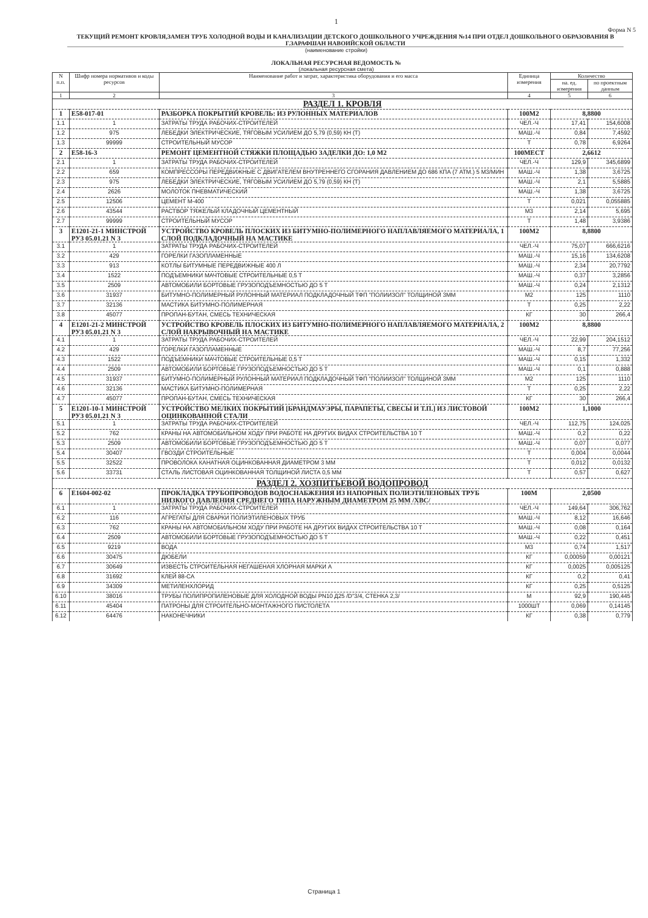1
Форма N 5
ТЕКУЩИЙ РЕМОНТ КРОВЛЯ,ЗАМЕН ТРУБ ХОЛОДНОЙ ВОДЫ И КАНАЛИЗАЦИИ ДЕТСКОГО ДОШКОЛЬНОГО УЧРЕЖДЕНИЯ №14 ПРИ ОТДЕЛ ДОШКОЛЬНОГО ОБРАЗОВАНИЯ В Г.ЗАРАФШАН НАВОИЙСКОЙ ОБЛАСТИ
(наименование стройки)
ЛОКАЛЬНАЯ РЕСУРСНАЯ ВЕДОМОСТЬ №
(локальная ресурсная смета)
| N п.п. | Шифр номера нормативов и коды ресурсов | Наименование работ и затрат, характеристика оборудования и его масса | Единица измерения | Количество | |
| --- | --- | --- | --- | --- | --- |
| | | | | на. ед. измерения | по проектным данным |
| 1 | 2 | 3 | 4 | 5 | 6 |
| РАЗДЕЛ 1. КРОВЛЯ | | | | | |
| 1 | E58-017-01 | РАЗБОРКА ПОКРЫТИЙ КРОВЕЛЬ: ИЗ РУЛОННЫХ МАТЕРИАЛОВ | 100М2 | 8,8800 | |
| 1.1 | 1 | ЗАТРАТЫ ТРУДА РАБОЧИХ-СТРОИТЕЛЕЙ | ЧЕЛ.-Ч | 17,41 | 154,6008 |
| 1.2 | 975 | ЛЕБЕДКИ ЭЛЕКТРИЧЕСКИЕ, ТЯГОВЫМ УСИЛИЕМ ДО 5,79 (0,59) КН (Т) | МАШ.-Ч | 0,84 | 7,4592 |
| 1.3 | 99999 | СТРОИТЕЛЬНЫЙ МУСОР | Т | 0,78 | 6,9264 |
| 2 | E58-16-3 | РЕМОНТ ЦЕМЕНТНОЙ СТЯЖКИ ПЛОЩАДЬЮ ЗАДЕЛКИ ДО: 1,0 М2 | 100МЕСТ | 2,6612 | |
| 2.1 | 1 | ЗАТРАТЫ ТРУДА РАБОЧИХ-СТРОИТЕЛЕЙ | ЧЕЛ.-Ч | 129,9 | 345,6899 |
| 2.2 | 659 | КОМПРЕССОРЫ ПЕРЕДВИЖНЫЕ С ДВИГАТЕЛЕМ ВНУТРЕННЕГО СГОРАНИЯ ДАВЛЕНИЕМ ДО 686 КПА (7 АТМ.) 5 М3/МИН | МАШ.-Ч | 1,38 | 3,6725 |
| 2.3 | 975 | ЛЕБЕДКИ ЭЛЕКТРИЧЕСКИЕ, ТЯГОВЫМ УСИЛИЕМ ДО 5,79 (0,59) КН (Т) | МАШ.-Ч | 2,1 | 5,5885 |
| 2.4 | 2626 | МОЛОТОК ПНЕВМАТИЧЕСКИЙ | МАШ.-Ч | 1,38 | 3,6725 |
| 2.5 | 12506 | ЦЕМЕНТ М-400 | Т | 0,021 | 0,055885 |
| 2.6 | 43544 | РАСТВОР ТЯЖЕЛЫЙ КЛАДОЧНЫЙ ЦЕМЕНТНЫЙ | М3 | 2,14 | 5,695 |
| 2.7 | 99999 | СТРОИТЕЛЬНЫЙ МУСОР | Т | 1,48 | 3,9386 |
| 3 | E1201-21-1 МИНСТРОЙ РУЗ 05.01.21 N 3 | УСТРОЙСТВО КРОВЕЛЬ ПЛОСКИХ ИЗ БИТУМНО-ПОЛИМЕРНОГО НАПЛАВЛЯЕМОГО МАТЕРИАЛА, 1 СЛОЙ ПОДКЛАДОЧНЫЙ НА МАСТИКЕ | 100М2 | 8,8800 | |
| 3.1 | 1 | ЗАТРАТЫ ТРУДА РАБОЧИХ-СТРОИТЕЛЕЙ | ЧЕЛ.-Ч | 75,07 | 666,6216 |
| 3.2 | 429 | ГОРЕЛКИ ГАЗОПЛАМЕННЫЕ | МАШ.-Ч | 15,16 | 134,6208 |
| 3.3 | 913 | КОТЛЫ БИТУМНЫЕ ПЕРЕДВИЖНЫЕ 400 Л | МАШ.-Ч | 2,34 | 20,7792 |
| 3.4 | 1522 | ПОДЪЕМНИКИ МАЧТОВЫЕ СТРОИТЕЛЬНЫЕ 0,5 Т | МАШ.-Ч | 0,37 | 3,2856 |
| 3.5 | 2509 | АВТОМОБИЛИ БОРТОВЫЕ ГРУЗОПОДЪЕМНОСТЬЮ ДО 5 Т | МАШ.-Ч | 0,24 | 2,1312 |
| 3.6 | 31937 | БИТУМНО-ПОЛИМЕРНЫЙ РУЛОННЫЙ МАТЕРИАЛ ПОДКЛАДОЧНЫЙ ТФП "ПОЛИИЗОЛ" ТОЛЩИНОЙ 3ММ | М2 | 125 | 1110 |
| 3.7 | 32136 | МАСТИКА БИТУМНО-ПОЛИМЕРНАЯ | Т | 0,25 | 2,22 |
| 3.8 | 45077 | ПРОПАН-БУТАН, СМЕСЬ ТЕХНИЧЕСКАЯ | КГ | 30 | 266,4 |
| 4 | E1201-21-2 МИНСТРОЙ РУЗ 05.01.21 N 3 | УСТРОЙСТВО КРОВЕЛЬ ПЛОСКИХ ИЗ БИТУМНО-ПОЛИМЕРНОГО НАПЛАВЛЯЕМОГО МАТЕРИАЛА, 2 СЛОЙ НАКРЫВОЧНЫЙ НА МАСТИКЕ | 100М2 | 8,8800 | |
| 4.1 | 1 | ЗАТРАТЫ ТРУДА РАБОЧИХ-СТРОИТЕЛЕЙ | ЧЕЛ.-Ч | 22,99 | 204,1512 |
| 4.2 | 429 | ГОРЕЛКИ ГАЗОПЛАМЕННЫЕ | МАШ.-Ч | 8,7 | 77,256 |
| 4.3 | 1522 | ПОДЪЕМНИКИ МАЧТОВЫЕ СТРОИТЕЛЬНЫЕ 0,5 Т | МАШ.-Ч | 0,15 | 1,332 |
| 4.4 | 2509 | АВТОМОБИЛИ БОРТОВЫЕ ГРУЗОПОДЪЕМНОСТЬЮ ДО 5 Т | МАШ.-Ч | 0,1 | 0,888 |
| 4.5 | 31937 | БИТУМНО-ПОЛИМЕРНЫЙ РУЛОННЫЙ МАТЕРИАЛ ПОДКЛАДОЧНЫЙ ТФП "ПОЛИИЗОЛ" ТОЛЩИНОЙ 3ММ | М2 | 125 | 1110 |
| 4.6 | 32136 | МАСТИКА БИТУМНО-ПОЛИМЕРНАЯ | Т | 0,25 | 2,22 |
| 4.7 | 45077 | ПРОПАН-БУТАН, СМЕСЬ ТЕХНИЧЕСКАЯ | КГ | 30 | 266,4 |
| 5 | E1201-10-1 МИНСТРОЙ РУЗ 05.01.21 N 3 | УСТРОЙСТВО МЕЛКИХ ПОКРЫТИЙ [БРАНДМАУЭРЫ, ПАРАПЕТЫ, СВЕСЫ И Т.П.] ИЗ ЛИСТОВОЙ ОЦИНКОВАННОЙ СТАЛИ | 100М2 | 1,1000 | |
| 5.1 | 1 | ЗАТРАТЫ ТРУДА РАБОЧИХ-СТРОИТЕЛЕЙ | ЧЕЛ.-Ч | 112,75 | 124,025 |
| 5.2 | 762 | КРАНЫ НА АВТОМОБИЛЬНОМ ХОДУ ПРИ РАБОТЕ НА ДРУГИХ ВИДАХ СТРОИТЕЛЬСТВА 10 Т | МАШ.-Ч | 0,2 | 0,22 |
| 5.3 | 2509 | АВТОМОБИЛИ БОРТОВЫЕ ГРУЗОПОДЪЕМНОСТЬЮ ДО 5 Т | МАШ.-Ч | 0,07 | 0,077 |
| 5.4 | 30407 | ГВОЗДИ СТРОИТЕЛЬНЫЕ | Т | 0,004 | 0,0044 |
| 5.5 | 32522 | ПРОВОЛОКА КАНАТНАЯ ОЦИНКОВАННАЯ ДИАМЕТРОМ 3 ММ | Т | 0,012 | 0,0132 |
| 5.6 | 33731 | СТАЛЬ ЛИСТОВАЯ ОЦИНКОВАННАЯ ТОЛЩИНОЙ ЛИСТА 0,5 ММ | Т | 0,57 | 0,627 |
| РАЗДЕЛ 2. ХОЗПИТЬЕВОЙ ВОДОПРОВОД | | | | | |
| 6 | E1604-002-02 | ПРОКЛАДКА ТРУБОПРОВОДОВ ВОДОСНАБЖЕНИЯ ИЗ НАПОРНЫХ ПОЛИЭТИЛЕНОВЫХ ТРУБ НИЗКОГО ДАВЛЕНИЯ СРЕДНЕГО ТИПА НАРУЖНЫМ ДИАМЕТРОМ 25 ММ /ХВС/ | 100М | 2,0500 | |
| 6.1 | 1 | ЗАТРАТЫ ТРУДА РАБОЧИХ-СТРОИТЕЛЕЙ | ЧЕЛ.-Ч | 149,64 | 306,762 |
| 6.2 | 116 | АГРЕГАТЫ ДЛЯ СВАРКИ ПОЛИЭТИЛЕНОВЫХ ТРУБ | МАШ.-Ч | 8,12 | 16,646 |
| 6.3 | 762 | КРАНЫ НА АВТОМОБИЛЬНОМ ХОДУ ПРИ РАБОТЕ НА ДРУГИХ ВИДАХ СТРОИТЕЛЬСТВА 10 Т | МАШ.-Ч | 0,08 | 0,164 |
| 6.4 | 2509 | АВТОМОБИЛИ БОРТОВЫЕ ГРУЗОПОДЪЕМНОСТЬЮ ДО 5 Т | МАШ.-Ч | 0,22 | 0,451 |
| 6.5 | 9219 | ВОДА | М3 | 0,74 | 1,517 |
| 6.6 | 30475 | ДЮБЕЛИ | КГ | 0,00059 | 0,00121 |
| 6.7 | 30649 | ИЗВЕСТЬ СТРОИТЕЛЬНАЯ НЕГАШЕНАЯ ХЛОРНАЯ МАРКИ А | КГ | 0,0025 | 0,005125 |
| 6.8 | 31692 | КЛЕЙ 88-СА | КГ | 0,2 | 0,41 |
| 6.9 | 34309 | МЕТИЛЕНХЛОРИД | КГ | 0,25 | 0,5125 |
| 6.10 | 38016 | ТРУБЫ ПОЛИПРОПИЛЕНОВЫЕ ДЛЯ ХОЛОДНОЙ ВОДЫ PN10 Д25 /D"3/4, СТЕНКА 2,3/ | М | 92,9 | 190,445 |
| 6.11 | 45404 | ПАТРОНЫ ДЛЯ СТРОИТЕЛЬНО-МОНТАЖНОГО ПИСТОЛЕТА | 1000ШТ | 0,069 | 0,14145 |
| 6.12 | 64476 | НАКОНЕЧНИКИ | КГ | 0,38 | 0,779 |
Страница 1